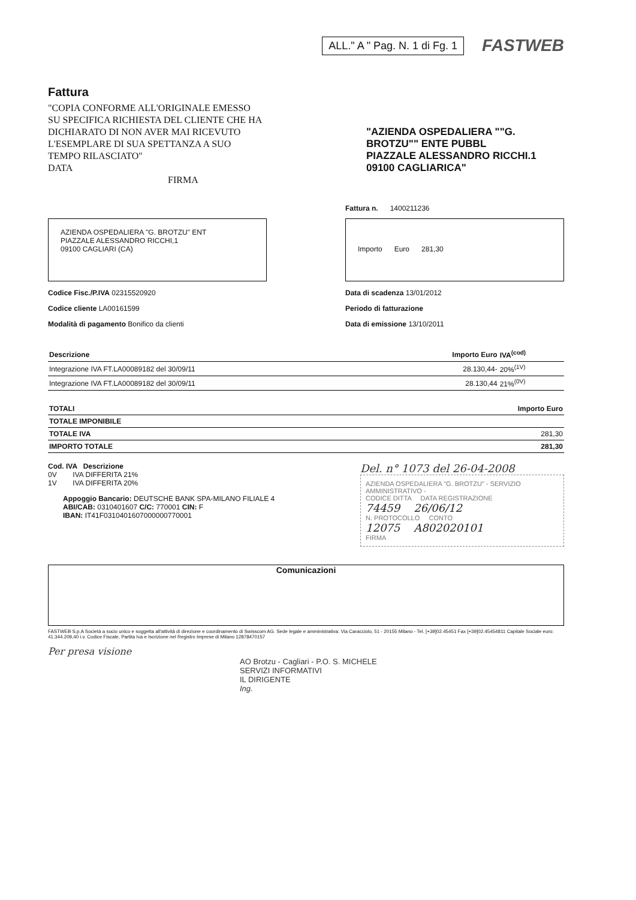ALL." A " Pag. N. 1 di Fg. 1
FASTWEB
Fattura
"COPIA CONFORME ALL'ORIGINALE EMESSO SU SPECIFICA RICHIESTA DEL CLIENTE CHE HA DICHIARATO DI NON AVER MAI RICEVUTO L'ESEMPLARE DI SUA SPETTANZA A SUO TEMPO RILASCIATO"
DATA
FIRMA
"AZIENDA OSPEDALIERA ""G. BROTZU"" ENTE PUBBL
PIAZZALE ALESSANDRO RICCHI.1
09100 CAGLIARICA"
Fattura n. 1400211236
AZIENDA OSPEDALIERA "G. BROTZU" ENT
PIAZZALE ALESSANDRO RICCHI,1
09100 CAGLIARI (CA)
Importo Euro 281,30
Codice Fisc./P.IVA 02315520920
Codice cliente LA00161599
Modalità di pagamento Bonifico da clienti
Data di scadenza 13/01/2012
Periodo di fatturazione
Data di emissione 13/10/2011
| Descrizione | Importo Euro | IVA<sup>(cod)</sup> |
| --- | --- | --- |
| Integrazione IVA FT.LA00089182 del 30/09/11 | 28.130,44- | 20%<sup>(1V)</sup> |
| Integrazione IVA FT.LA00089182 del 30/09/11 | 28.130,44 | 21%<sup>(0V)</sup> |
| TOTALI | Importo Euro |
| --- | --- |
| TOTALE IMPONIBILE | |
| TOTALE IVA | 281,30 |
| IMPORTO TOTALE | 281,30 |
Cod. IVA Descrizione
0V IVA DIFFERITA 21%
1V IVA DIFFERITA 20%
Appoggio Bancario: DEUTSCHE BANK SPA-MILANO FILIALE 4
ABI/CAB: 0310401607 C/C: 770001 CIN: F
IBAN: IT41F0310401607000000770001
Del. n° 1073 del 26-04-2008
AZIENDA OSPEDALIERA "G. BROTZU" - SERVIZIO AMMINISTRATIVO -
CODICE DITTA DATA REGISTRAZIONE
74459 26/06/12
N. PROTOCOLLO CONTO
12075 A802020101
FIRMA
Comunicazioni
FASTWEB S.p.A Società a socio unico e soggetta all'attività di direzione e coordinamento di Swisscom AG. Sede legale e amministrativa: Via Caracciolo, 51 - 20155 Milano - Tel. [+39]02.45451 Fax [+39]02.45454811 Capitale Sociale euro: 41.344.209,40 i.v. Codice Fiscale, Partita Iva e Iscrizione nel Registro Imprese di Milano 12878470157
Per presa visione
AO Brotzu - Cagliari - P.O. S. MICHELE
SERVIZI INFORMATIVI
IL DIRIGENTE
Ing.